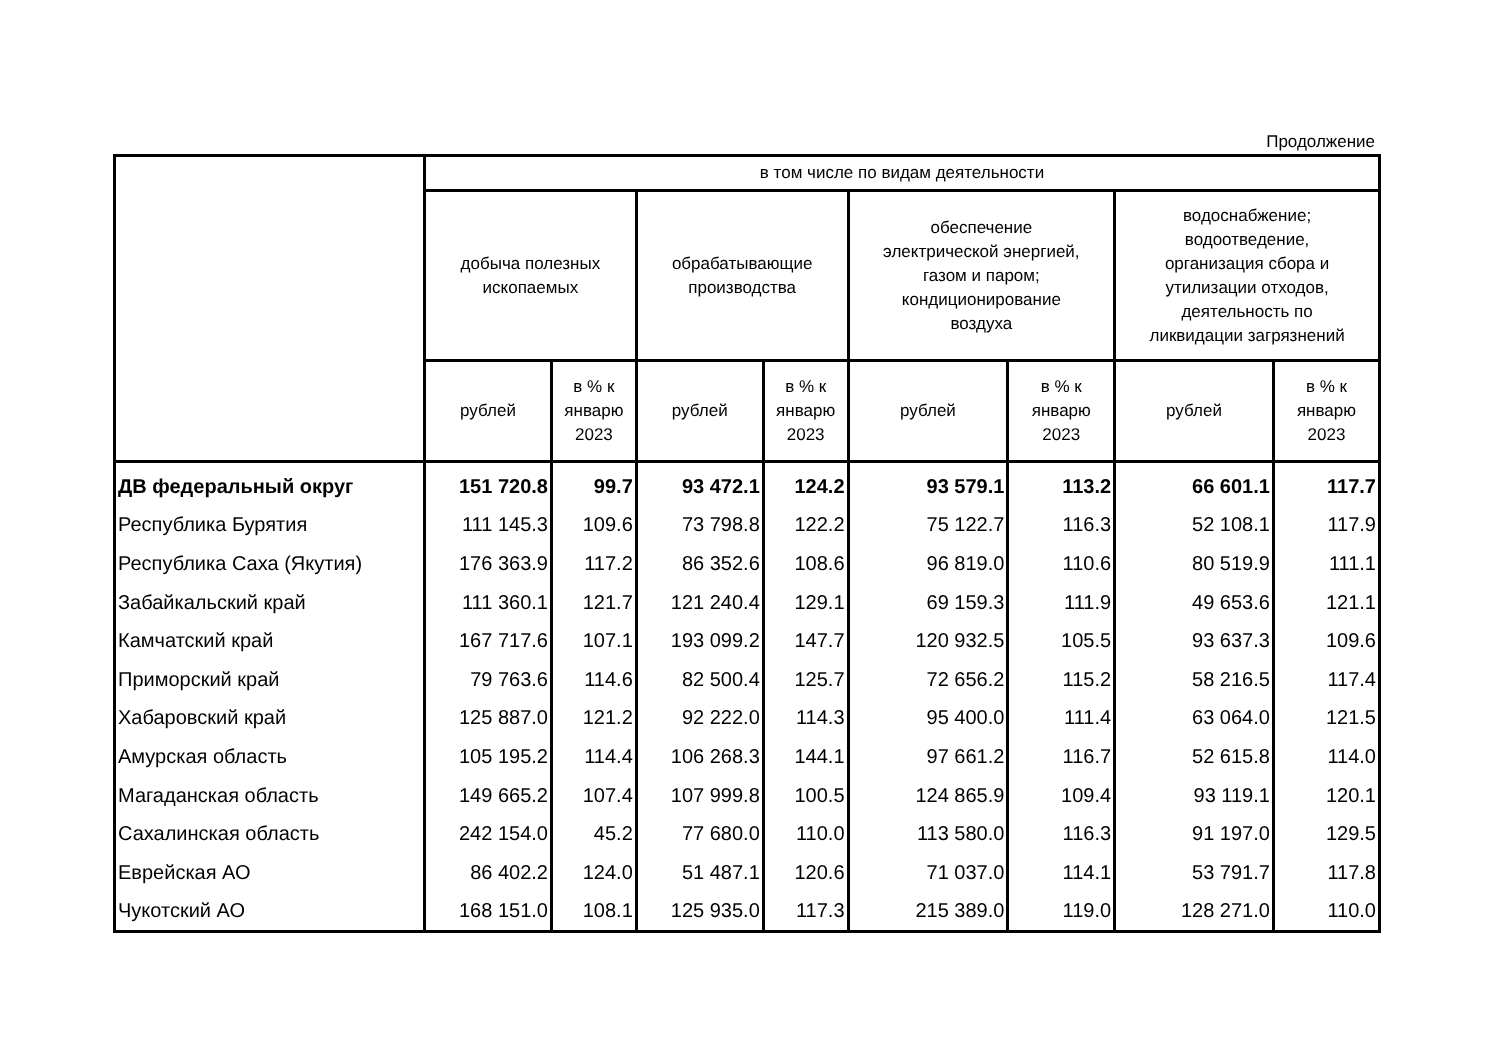Продолжение
| | в том числе по видам деятельности | | | | | | | |
| --- | --- | --- | --- | --- | --- | --- | --- | --- |
| | добыча полезных ископаемых | | обрабатывающие производства | | обеспечение электрической энергией, газом и паром; кондиционирование воздуха | | водоснабжение; водоотведение, организация сбора и утилизации отходов, деятельность по ликвидации загрязнений | |
| | рублей | в % к январю 2023 | рублей | в % к январю 2023 | рублей | в % к январю 2023 | рублей | в % к январю 2023 |
| ДВ федеральный округ | 151 720.8 | 99.7 | 93 472.1 | 124.2 | 93 579.1 | 113.2 | 66 601.1 | 117.7 |
| Республика Бурятия | 111 145.3 | 109.6 | 73 798.8 | 122.2 | 75 122.7 | 116.3 | 52 108.1 | 117.9 |
| Республика Саха (Якутия) | 176 363.9 | 117.2 | 86 352.6 | 108.6 | 96 819.0 | 110.6 | 80 519.9 | 111.1 |
| Забайкальский край | 111 360.1 | 121.7 | 121 240.4 | 129.1 | 69 159.3 | 111.9 | 49 653.6 | 121.1 |
| Камчатский край | 167 717.6 | 107.1 | 193 099.2 | 147.7 | 120 932.5 | 105.5 | 93 637.3 | 109.6 |
| Приморский край | 79 763.6 | 114.6 | 82 500.4 | 125.7 | 72 656.2 | 115.2 | 58 216.5 | 117.4 |
| Хабаровский край | 125 887.0 | 121.2 | 92 222.0 | 114.3 | 95 400.0 | 111.4 | 63 064.0 | 121.5 |
| Амурская область | 105 195.2 | 114.4 | 106 268.3 | 144.1 | 97 661.2 | 116.7 | 52 615.8 | 114.0 |
| Магаданская область | 149 665.2 | 107.4 | 107 999.8 | 100.5 | 124 865.9 | 109.4 | 93 119.1 | 120.1 |
| Сахалинская область | 242 154.0 | 45.2 | 77 680.0 | 110.0 | 113 580.0 | 116.3 | 91 197.0 | 129.5 |
| Еврейская АО | 86 402.2 | 124.0 | 51 487.1 | 120.6 | 71 037.0 | 114.1 | 53 791.7 | 117.8 |
| Чукотский АО | 168 151.0 | 108.1 | 125 935.0 | 117.3 | 215 389.0 | 119.0 | 128 271.0 | 110.0 |